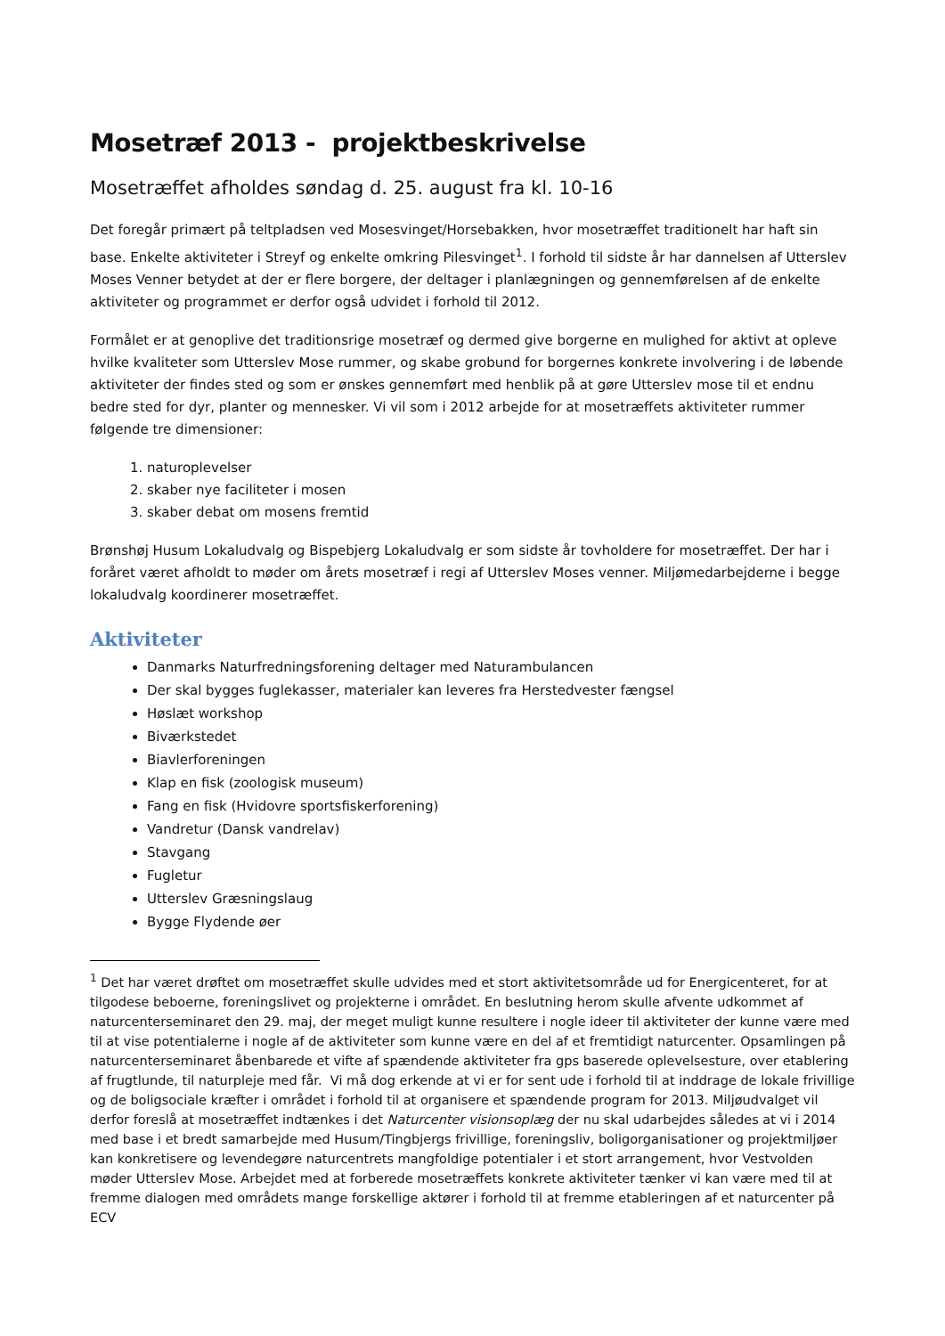Mosetræf 2013 - projektbeskrivelse
Mosetræffet afholdes søndag d. 25. august fra kl. 10-16
Det foregår primært på teltpladsen ved Mosesvinget/Horsebakken, hvor mosetræffet traditionelt har haft sin base. Enkelte aktiviteter i Streyf og enkelte omkring Pilesvinget<sup>1</sup>. I forhold til sidste år har dannelsen af Utterslev Moses Venner betydet at der er flere borgere, der deltager i planlægningen og gennemførelsen af de enkelte aktiviteter og programmet er derfor også udvidet i forhold til 2012.
Formålet er at genoplive det traditionsrige mosetræf og dermed give borgerne en mulighed for aktivt at opleve hvilke kvaliteter som Utterslev Mose rummer, og skabe grobund for borgernes konkrete involvering i de løbende aktiviteter der findes sted og som er ønskes gennemført med henblik på at gøre Utterslev mose til et endnu bedre sted for dyr, planter og mennesker. Vi vil som i 2012 arbejde for at mosetræffets aktiviteter rummer følgende tre dimensioner:
1. naturoplevelser
2. skaber nye faciliteter i mosen
3. skaber debat om mosens fremtid
Brønshøj Husum Lokaludvalg og Bispebjerg Lokaludvalg er som sidste år tovholdere for mosetræffet. Der har i foråret været afholdt to møder om årets mosetræf i regi af Utterslev Moses venner. Miljømedarbejderne i begge lokaludvalg koordinerer mosetræffet.
Aktiviteter
Danmarks Naturfredningsforening deltager med Naturambulancen
Der skal bygges fuglekasser, materialer kan leveres fra Herstedvester fængsel
Høslæt workshop
Biværkstedet
Biavlerforeningen
Klap en fisk (zoologisk museum)
Fang en fisk (Hvidovre sportsfiskerforening)
Vandretur (Dansk vandrelav)
Stavgang
Fugletur
Utterslev Græsningslaug
Bygge Flydende øer
<sup>1</sup> Det har været drøftet om mosetræffet skulle udvides med et stort aktivitetsområde ud for Energicenteret, for at tilgodese beboerne, foreningslivet og projekterne i området. En beslutning herom skulle afvente udkommet af naturcenterseminaret den 29. maj, der meget muligt kunne resultere i nogle ideer til aktiviteter der kunne være med til at vise potentialerne i nogle af de aktiviteter som kunne være en del af et fremtidigt naturcenter. Opsamlingen på naturcenterseminaret åbenbarede et vifte af spændende aktiviteter fra gps baserede oplevelsesture, over etablering af frugtlunde, til naturpleje med får. Vi må dog erkende at vi er for sent ude i forhold til at inddrage de lokale frivillige og de boligsociale kræfter i området i forhold til at organisere et spændende program for 2013. Miljøudvalget vil derfor foreslå at mosetræffet indtænkes i det Naturcenter visionsoplæg der nu skal udarbejdes således at vi i 2014 med base i et bredt samarbejde med Husum/Tingbjergs frivillige, foreningsliv, boligorganisationer og projektmiljøer kan konkretisere og levendegøre naturcentrets mangfoldige potentialer i et stort arrangement, hvor Vestvolden møder Utterslev Mose. Arbejdet med at forberede mosetræffets konkrete aktiviteter tænker vi kan være med til at fremme dialogen med områdets mange forskellige aktører i forhold til at fremme etableringen af et naturcenter på ECV